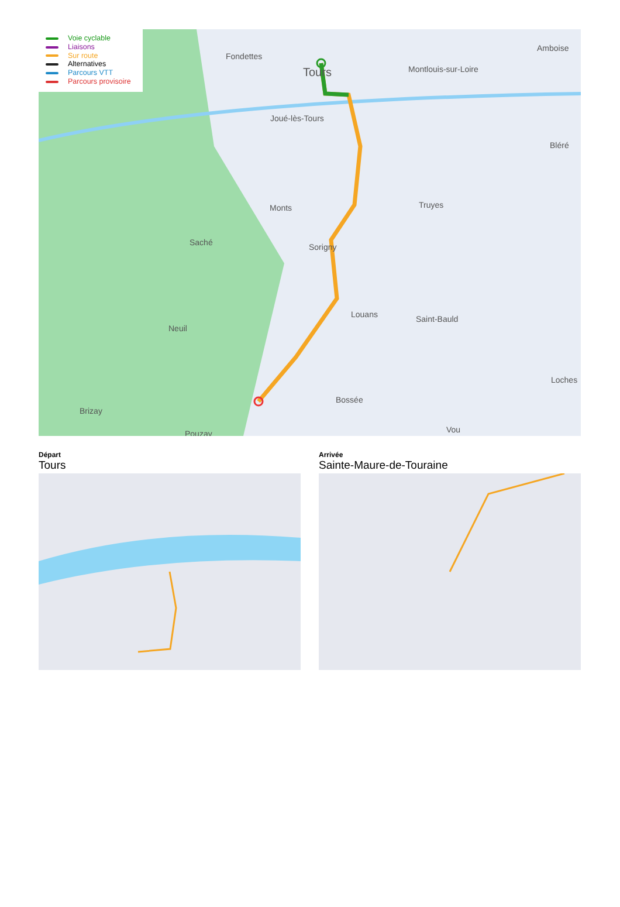Voie cyclable
Liaisons
Sur route
Alternatives
Parcours VTT
Parcours provisoire
Fondettes
Tours Montlouis-sur-Loire
Amboise
Joué-lès-Tours
Bléré
Monts Truyes
Saché Sorigny
Louans Saint-Bauld
Neuil
Loches
Bossée
Brizay
Pouzay Vou
Départ
Tours
Arrivée
Sainte-Maure-de-Touraine